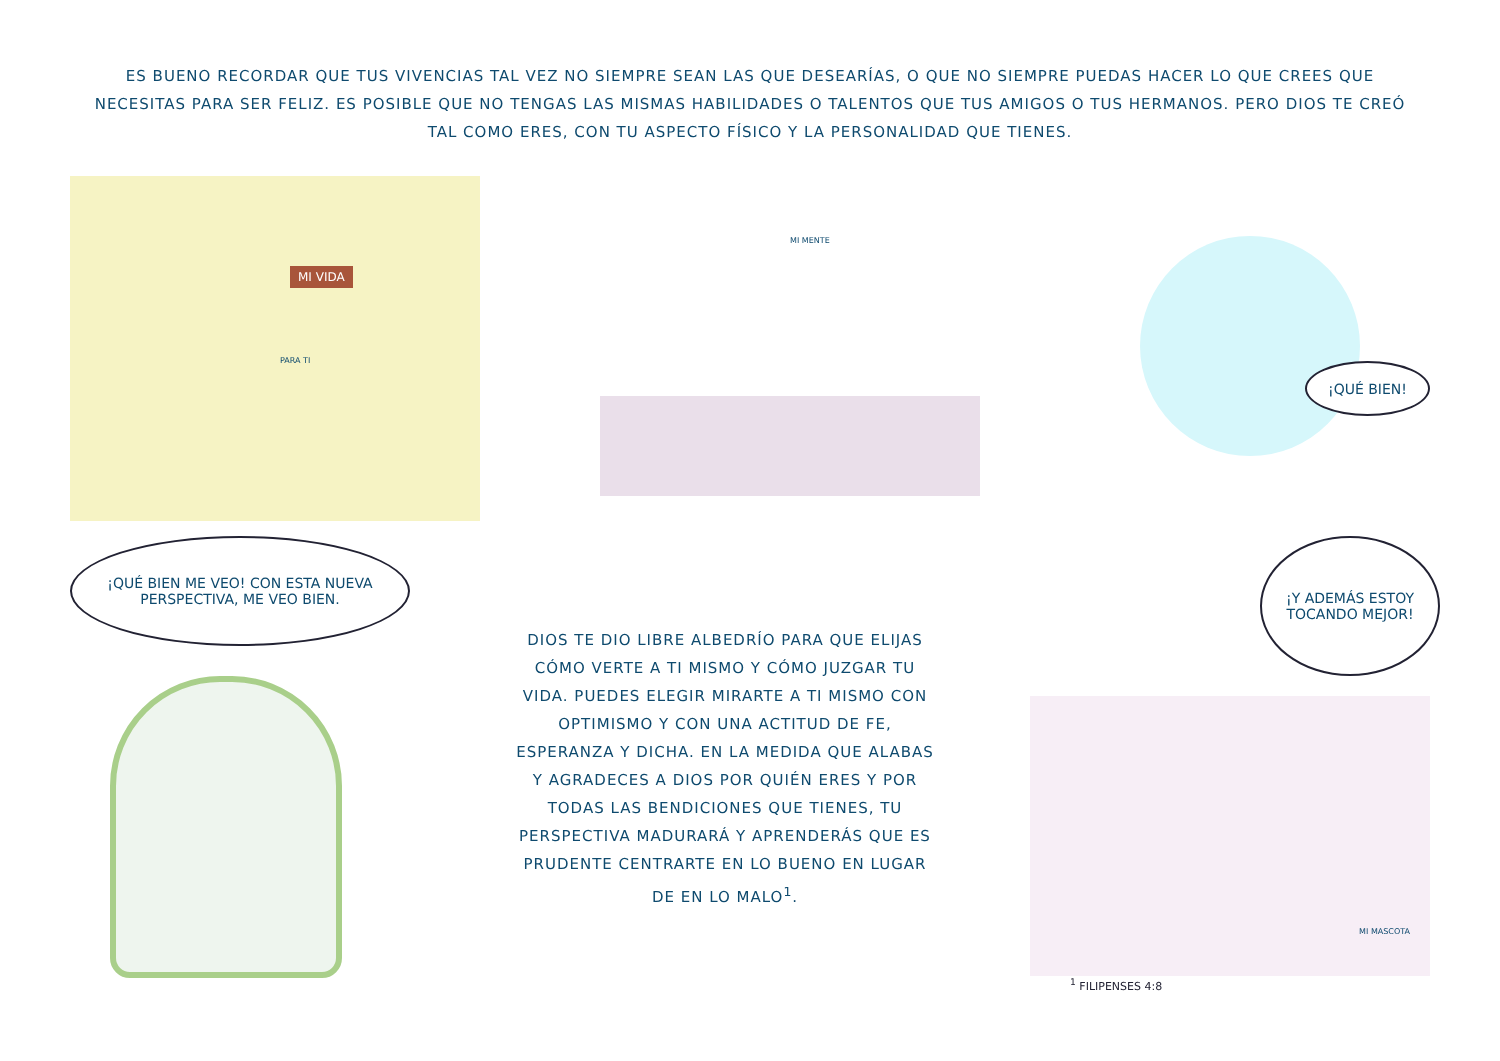ES BUENO RECORDAR QUE TUS VIVENCIAS TAL VEZ NO SIEMPRE SEAN LAS QUE DESEARÍAS, O QUE NO SIEMPRE PUEDAS HACER LO QUE CREES QUE NECESITAS PARA SER FELIZ. ES POSIBLE QUE NO TENGAS LAS MISMAS HABILIDADES O TALENTOS QUE TUS AMIGOS O TUS HERMANOS. PERO DIOS TE CREÓ TAL COMO ERES, CON TU ASPECTO FÍSICO Y LA PERSONALIDAD QUE TIENES.
MI VIDA
PARA TI
MI MENTE
¡QUÉ BIEN!
¡QUÉ BIEN ME VEO! CON ESTA NUEVA PERSPECTIVA, ME VEO BIEN.
DIOS TE DIO LIBRE ALBEDRÍO PARA QUE ELIJAS CÓMO VERTE A TI MISMO Y CÓMO JUZGAR TU VIDA. PUEDES ELEGIR MIRARTE A TI MISMO CON OPTIMISMO Y CON UNA ACTITUD DE FE, ESPERANZA Y DICHA. EN LA MEDIDA QUE ALABAS Y AGRADECES A DIOS POR QUIÉN ERES Y POR TODAS LAS BENDICIONES QUE TIENES, TU PERSPECTIVA MADURARÁ Y APRENDERÁS QUE ES PRUDENTE CENTRARTE EN LO BUENO EN LUGAR DE EN LO MALO<sup>1</sup>.
¡Y ADEMÁS ESTOY TOCANDO MEJOR!
MI MASCOTA
<sup>1</sup> FILIPENSES 4:8